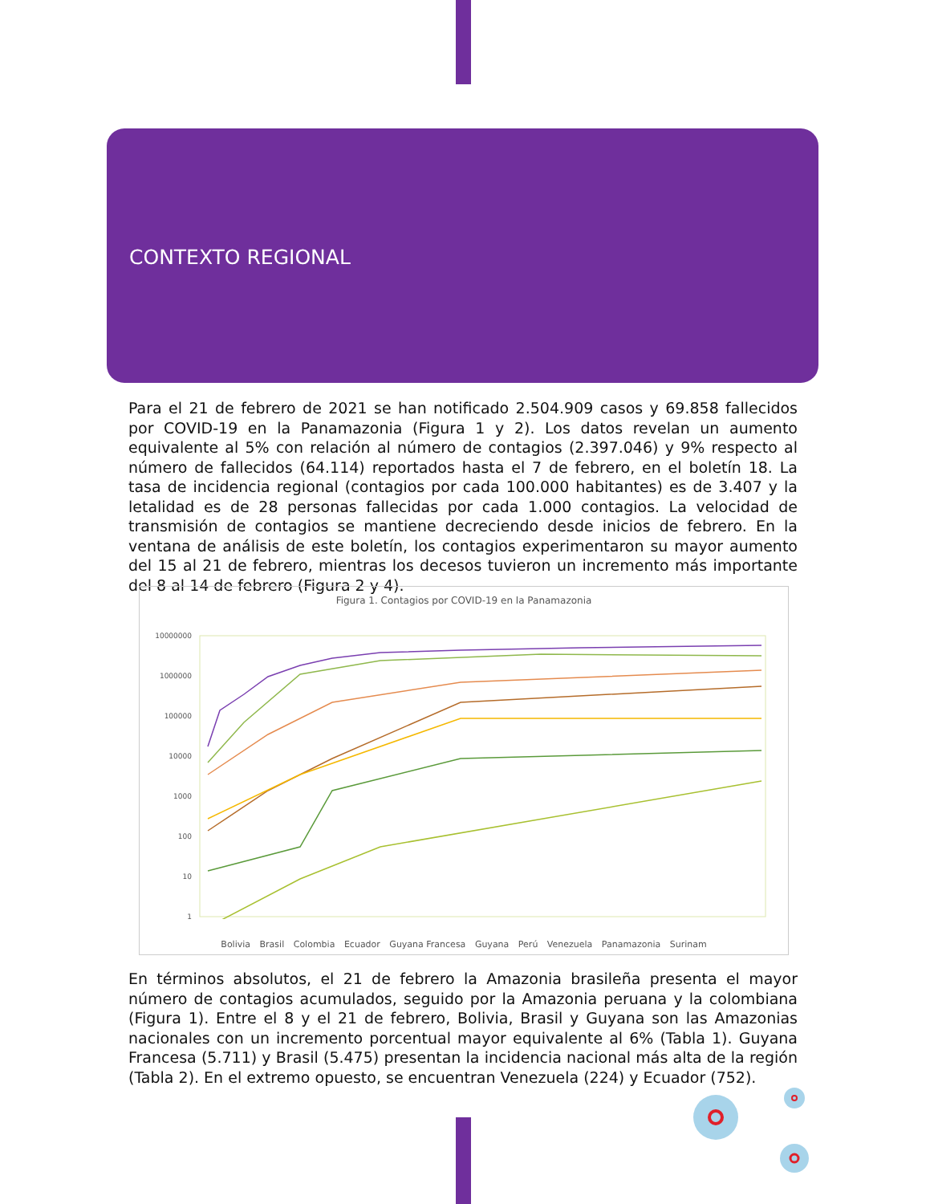CONTEXTO REGIONAL
Para el 21 de febrero de 2021 se han notificado 2.504.909 casos y 69.858 fallecidos por COVID-19 en la Panamazonia (Figura 1 y 2). Los datos revelan un aumento equivalente al 5% con relación al número de contagios (2.397.046) y 9% respecto al número de fallecidos (64.114) reportados hasta el 7 de febrero, en el boletín 18. La tasa de incidencia regional (contagios por cada 100.000 habitantes) es de 3.407 y la letalidad es de 28 personas fallecidas por cada 1.000 contagios. La velocidad de transmisión de contagios se mantiene decreciendo desde inicios de febrero. En la ventana de análisis de este boletín, los contagios experimentaron su mayor aumento del 15 al 21 de febrero, mientras los decesos tuvieron un incremento más importante del 8 al 14 de febrero (Figura 2 y 4).
Figura 1. Contagios por COVID-19 en la Panamazonia
10000000
1000000
100000
10000
1000
100
10
1
Bolivia Brasil Colombia Ecuador Guyana Francesa Guyana Perú Venezuela Panamazonia Surinam
En términos absolutos, el 21 de febrero la Amazonia brasileña presenta el mayor número de contagios acumulados, seguido por la Amazonia peruana y la colombiana (Figura 1). Entre el 8 y el 21 de febrero, Bolivia, Brasil y Guyana son las Amazonias nacionales con un incremento porcentual mayor equivalente al 6% (Tabla 1). Guyana Francesa (5.711) y Brasil (5.475) presentan la incidencia nacional más alta de la región (Tabla 2). En el extremo opuesto, se encuentran Venezuela (224) y Ecuador (752).